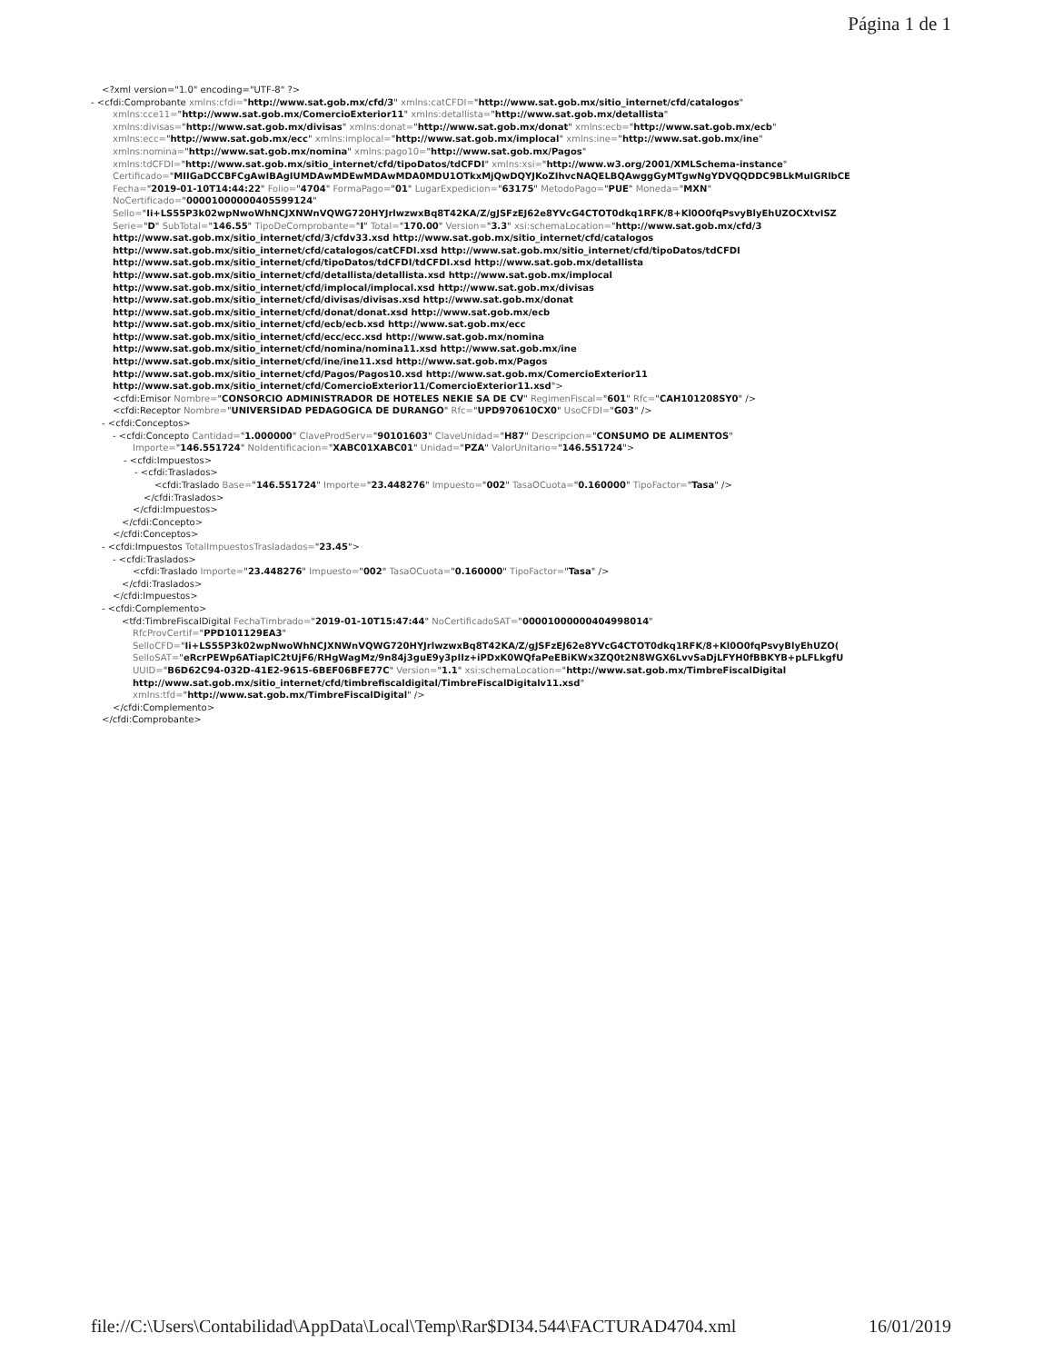Página 1 de 1
<?xml version="1.0" encoding="UTF-8" ?>
- <cfdi:Comprobante xmlns:cfdi="http://www.sat.gob.mx/cfd/3" xmlns:catCFDI="http://www.sat.gob.mx/sitio_internet/cfd/catalogos"
xmlns:cce11="http://www.sat.gob.mx/ComercioExterior11" xmlns:detallista="http://www.sat.gob.mx/detallista"
xmlns:divisas="http://www.sat.gob.mx/divisas" xmlns:donat="http://www.sat.gob.mx/donat" xmlns:ecb="http://www.sat.gob.mx/ecb"
xmlns:ecc="http://www.sat.gob.mx/ecc" xmlns:implocal="http://www.sat.gob.mx/implocal" xmlns:ine="http://www.sat.gob.mx/ine"
xmlns:nomina="http://www.sat.gob.mx/nomina" xmlns:pago10="http://www.sat.gob.mx/Pagos"
xmlns:tdCFDI="http://www.sat.gob.mx/sitio_internet/cfd/tipoDatos/tdCFDI" xmlns:xsi="http://www.w3.org/2001/XMLSchema-instance"
Certificado="MIIGaDCCBFCgAwIBAgIUMDAwMDEwMDAwMDA0MDU1OTkxMjQwDQYJKoZIhvcNAQELBQAwggGyMTgwNgYDVQQDDC9BLkMuIGRlbCE
Fecha="2019-01-10T14:44:22" Folio="4704" FormaPago="01" LugarExpedicion="63175" MetodoPago="PUE" Moneda="MXN"
NoCertificado="00001000000405599124"
Sello="Ii+LS55P3k02wpNwoWhNCJXNWnVQWG720HYJrlwzwxBq8T42KA/Z/gJSFzEJ62e8YVcG4CTOT0dkq1RFK/8+Kl0O0fqPsvyBlyEhUZOCXtvISZ
Serie="D" SubTotal="146.55" TipoDeComprobante="I" Total="170.00" Version="3.3" xsi:schemaLocation="http://www.sat.gob.mx/cfd/3
http://www.sat.gob.mx/sitio_internet/cfd/3/cfdv33.xsd http://www.sat.gob.mx/sitio_internet/cfd/catalogos
http://www.sat.gob.mx/sitio_internet/cfd/catalogos/catCFDI.xsd http://www.sat.gob.mx/sitio_internet/cfd/tipoDatos/tdCFDI
http://www.sat.gob.mx/sitio_internet/cfd/tipoDatos/tdCFDI/tdCFDI.xsd http://www.sat.gob.mx/detallista
http://www.sat.gob.mx/sitio_internet/cfd/detallista/detallista.xsd http://www.sat.gob.mx/implocal
http://www.sat.gob.mx/sitio_internet/cfd/implocal/implocal.xsd http://www.sat.gob.mx/divisas
http://www.sat.gob.mx/sitio_internet/cfd/divisas/divisas.xsd http://www.sat.gob.mx/donat
http://www.sat.gob.mx/sitio_internet/cfd/donat/donat.xsd http://www.sat.gob.mx/ecb
http://www.sat.gob.mx/sitio_internet/cfd/ecb/ecb.xsd http://www.sat.gob.mx/ecc
http://www.sat.gob.mx/sitio_internet/cfd/ecc/ecc.xsd http://www.sat.gob.mx/nomina
http://www.sat.gob.mx/sitio_internet/cfd/nomina/nomina11.xsd http://www.sat.gob.mx/ine
http://www.sat.gob.mx/sitio_internet/cfd/ine/ine11.xsd http://www.sat.gob.mx/Pagos
http://www.sat.gob.mx/sitio_internet/cfd/Pagos/Pagos10.xsd http://www.sat.gob.mx/ComercioExterior11
http://www.sat.gob.mx/sitio_internet/cfd/ComercioExterior11/ComercioExterior11.xsd">
<cfdi:Emisor Nombre="CONSORCIO ADMINISTRADOR DE HOTELES NEKIE SA DE CV" RegimenFiscal="601" Rfc="CAH101208SY0" />
<cfdi:Receptor Nombre="UNIVERSIDAD PEDAGOGICA DE DURANGO" Rfc="UPD970610CX0" UsoCFDI="G03" />
- <cfdi:Conceptos>
- <cfdi:Concepto Cantidad="1.000000" ClaveProdServ="90101603" ClaveUnidad="H87" Descripcion="CONSUMO DE ALIMENTOS"
Importe="146.551724" NoIdentificacion="XABC01XABC01" Unidad="PZA" ValorUnitario="146.551724">
- <cfdi:Impuestos>
- <cfdi:Traslados>
<cfdi:Traslado Base="146.551724" Importe="23.448276" Impuesto="002" TasaOCuota="0.160000" TipoFactor="Tasa" />
</cfdi:Traslados>
</cfdi:Impuestos>
</cfdi:Concepto>
</cfdi:Conceptos>
- <cfdi:Impuestos TotalImpuestosTrasladados="23.45">
- <cfdi:Traslados>
<cfdi:Traslado Importe="23.448276" Impuesto="002" TasaOCuota="0.160000" TipoFactor="Tasa" />
</cfdi:Traslados>
</cfdi:Impuestos>
- <cfdi:Complemento>
<tfd:TimbreFiscalDigital FechaTimbrado="2019-01-10T15:47:44" NoCertificadoSAT="00001000000404998014"
RfcProvCertif="PPD101129EA3"
SelloCFD="Ii+LS55P3k02wpNwoWhNCJXNWnVQWG720HYJrlwzwxBq8T42KA/Z/gJSFzEJ62e8YVcG4CTOT0dkq1RFK/8+Kl0O0fqPsvyBlyEhUZO(
SelloSAT="eRcrPEWp6ATiaplC2tUjF6/RHgWagMz/9n84j3guE9y3pIIz+iPDxK0WQfaPeEBiKWx3ZQ0t2N8WGX6LvvSaDjLFYH0fBBKYB+pLFLkgfU
UUID="B6D62C94-032D-41E2-9615-6BEF06BFE77C" Version="1.1" xsi:schemaLocation="http://www.sat.gob.mx/TimbreFiscalDigital
http://www.sat.gob.mx/sitio_internet/cfd/timbrefiscaldigital/TimbreFiscalDigitalv11.xsd"
xmlns:tfd="http://www.sat.gob.mx/TimbreFiscalDigital" />
</cfdi:Complemento>
</cfdi:Comprobante>
file://C:\Users\Contabilidad\AppData\Local\Temp\Rar$DI34.544\FACTURAD4704.xml 16/01/2019